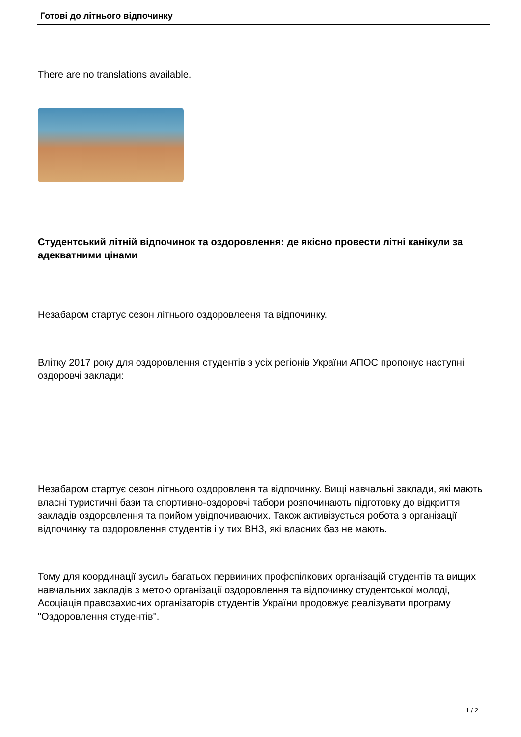Готові до літнього відпочинку
There are no translations available.
Студентський літній відпочинок та оздоровлення: де якісно провести літні канікули за адекватними цінами
Незабаром стартує сезон літнього оздоровлееня та відпочинку.
Влітку 2017 року для оздоровлення студентів з усіх регіонів України АПОС пропонує наступні оздоровчі заклади:
Незабаром стартує сезон літнього оздоровленя та відпочинку. Вищі навчальні заклади, які мають власні туристичні бази та спортивно-оздоровчі табори розпочинають підготовку до відкриття закладів оздоровлення та прийом увідпочиваючих. Також активізується робота з організації відпочинку та оздоровлення студентів і у тих ВНЗ, які власних баз не мають.
Тому для координації зусиль багатьох первииних профспілкових організацій студентів та вищих навчальних закладів з метою організації оздоровлення та відпочинку студентської молоді, Асоціація правозахисних організаторів студентів України продовжує реалізувати програму "Оздоровлення студентів".
1 / 2